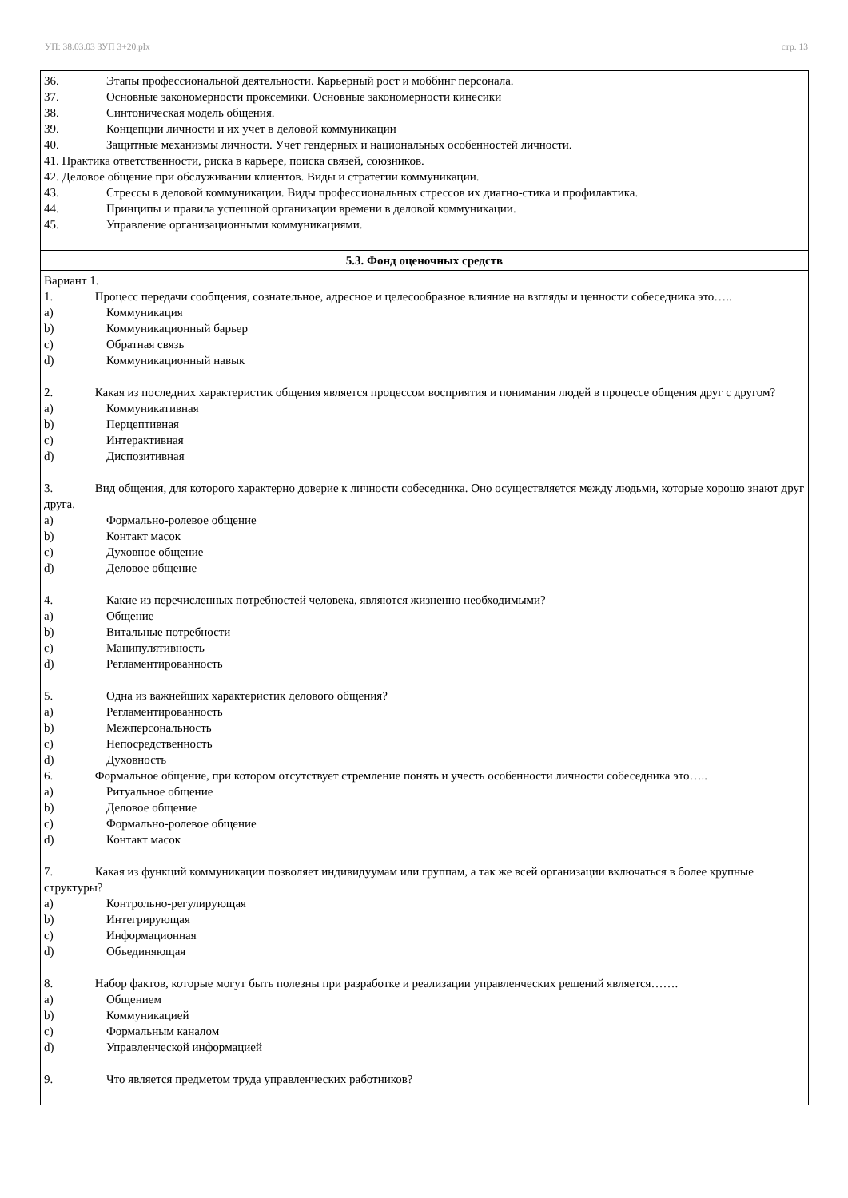УП: 38.03.03 ЗУП 3+20.plx стр. 13
| 36. Этапы профессиональной деятельности. Карьерный рост и моббинг персонала. 37. Основные закономерности проксемики. Основные закономерности кинесики 38. Синтоническая модель общения. 39. Концепции личности и их учет в деловой коммуникации 40. Защитные механизмы личности. Учет гендерных и национальных особенностей личности. 41. Практика ответственности, риска в карьере, поиска связей, союзников. 42. Деловое общение при обслуживании клиентов. Виды и стратегии коммуникации. 43. Стрессы в деловой коммуникации. Виды профессиональных стрессов их диагно-стика и профилактика. 44. Принципы и правила успешной организации времени в деловой коммуникации. 45. Управление организационными коммуникациями. |
| 5.3. Фонд оценочных средств |
| Вариант 1. 1. Процесс передачи сообщения, сознательное, адресное и целесообразное влияние на взгляды и ценности собеседника это….. a) Коммуникация b) Коммуникационный барьер c) Обратная связь d) Коммуникационный навык 2. Какая из последних характеристик общения является процессом восприятия и понимания людей в процессе общения друг с другом? a) Коммуникативная b) Перцептивная c) Интерактивная d) Диспозитивная 3. Вид общения, для которого характерно доверие к личности собеседника. Оно осуществляется между людьми, которые хорошо знают друг друга. a) Формально-ролевое общение b) Контакт масок c) Духовное общение d) Деловое общение 4. Какие из перечисленных потребностей человека, являются жизненно необходимыми? a) Общение b) Витальные потребности c) Манипулятивность d) Регламентированность 5. Одна из важнейших характеристик делового общения? a) Регламентированность b) Межперсональность c) Непосредственность d) Духовность 6. Формальное общение, при котором отсутствует стремление понять и учесть особенности личности собеседника это….. a) Ритуальное общение b) Деловое общение c) Формально-ролевое общение d) Контакт масок 7. Какая из функций коммуникации позволяет индивидуумам или группам, а так же всей организации включаться в более крупные структуры? a) Контрольно-регулирующая b) Интегрирующая c) Информационная d) Объединяющая 8. Набор фактов, которые могут быть полезны при разработке и реализации управленческих решений является……. a) Общением b) Коммуникацией c) Формальным каналом d) Управленческой информацией 9. Что является предметом труда управленческих работников? |